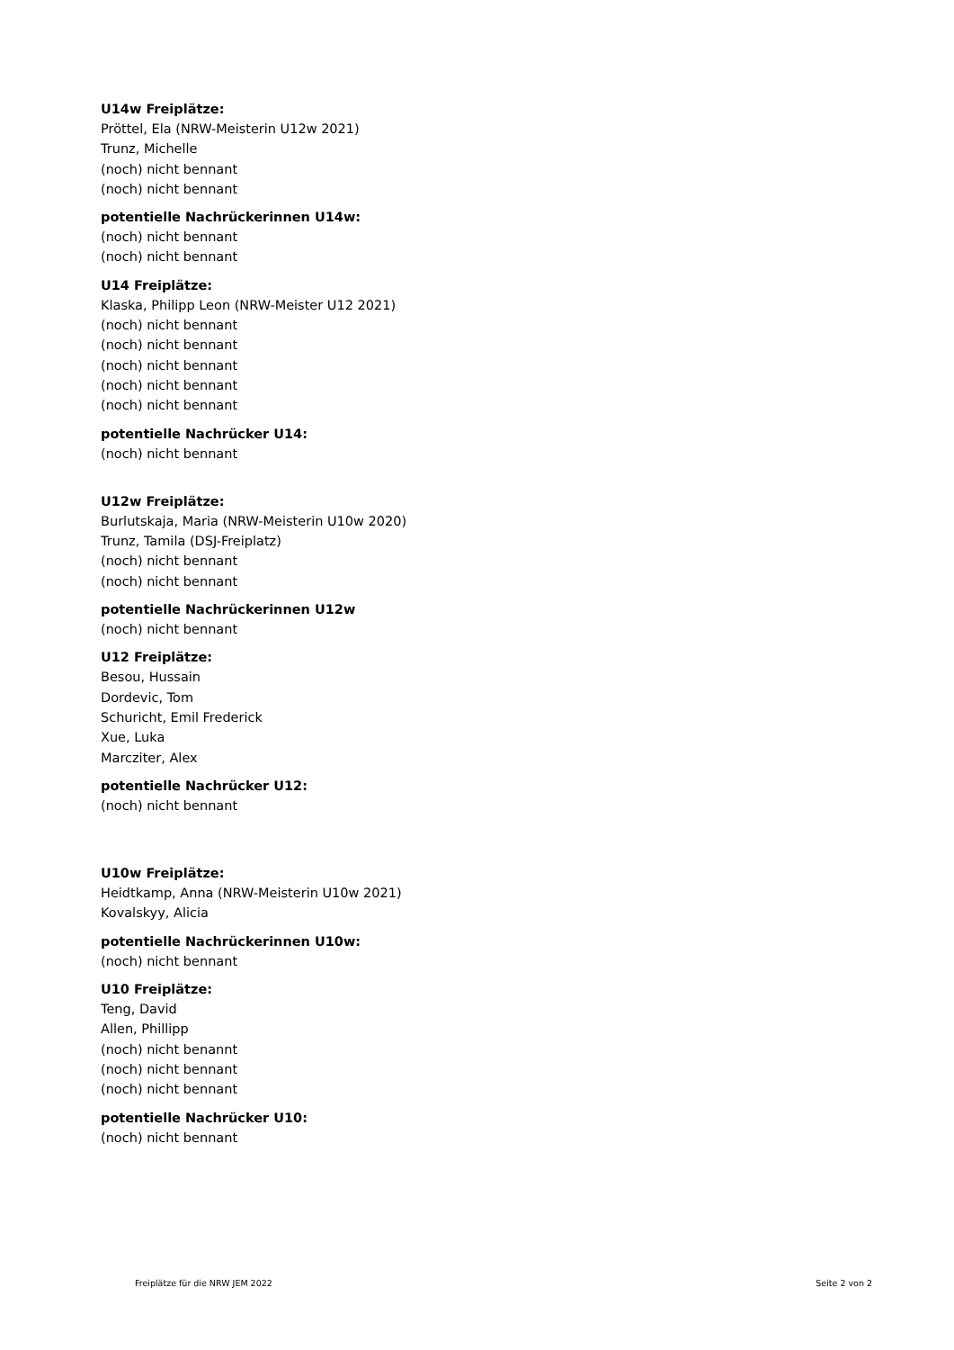U14w Freiplätze:
Pröttel, Ela (NRW-Meisterin U12w 2021)
Trunz, Michelle
(noch) nicht bennant
(noch) nicht bennant
potentielle Nachrückerinnen U14w:
(noch) nicht bennant
(noch) nicht bennant
U14 Freiplätze:
Klaska, Philipp Leon (NRW-Meister U12 2021)
(noch) nicht bennant
(noch) nicht bennant
(noch) nicht bennant
(noch) nicht bennant
(noch) nicht bennant
potentielle Nachrücker U14:
(noch) nicht bennant
U12w Freiplätze:
Burlutskaja, Maria (NRW-Meisterin U10w 2020)
Trunz, Tamila (DSJ-Freiplatz)
(noch) nicht bennant
(noch) nicht bennant
potentielle Nachrückerinnen U12w
(noch) nicht bennant
U12 Freiplätze:
Besou, Hussain
Dordevic, Tom
Schuricht, Emil Frederick
Xue, Luka
Marcziter, Alex
potentielle Nachrücker U12:
(noch) nicht bennant
U10w Freiplätze:
Heidtkamp, Anna (NRW-Meisterin U10w 2021)
Kovalskyy, Alicia
potentielle Nachrückerinnen U10w:
(noch) nicht bennant
U10 Freiplätze:
Teng, David
Allen, Phillipp
(noch) nicht benannt
(noch) nicht bennant
(noch) nicht bennant
potentielle Nachrücker U10:
(noch) nicht bennant
Freiplätze für die NRW JEM 2022 Seite 2 von 2